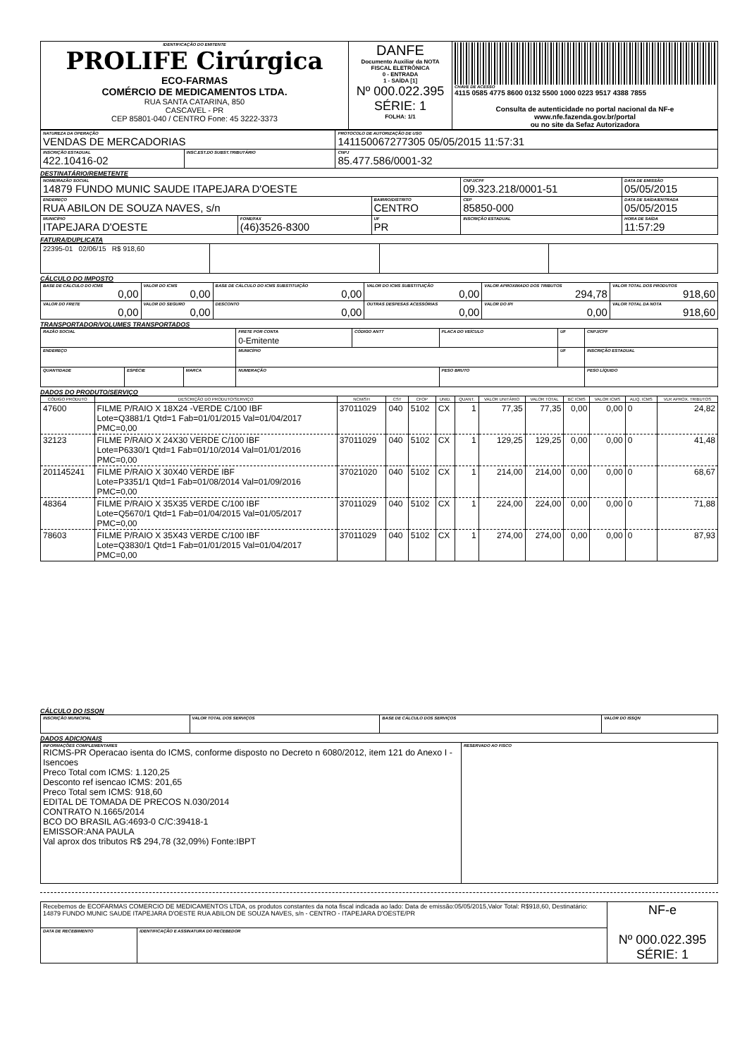| IDENTIFICAÇÃO DO EMITENTE PROLIFE Cirúrgica ECO-FARMAS COMÉRCIO DE MEDICAMENTOS LTDA. RUA SANTA CATARINA, 850 CASCAVEL - PR CEP 85801-040 / CENTRO Fone: 45 3222-3373 | DANFE Documento Auxiliar da NOTA FISCAL ELETRÔNICA 0 - ENTRADA 1 - SAÍDA [1] Nº 000.022.395 SÉRIE: 1 FOLHA: 1/1 | CHAVE DE ACESSO 4115 0585 4775 8600 0132 5500 1000 0223 9517 4388 7855 Consulta de autenticidade no portal nacional da NF-e www.nfe.fazenda.gov.br/portal ou no site da Sefaz Autorizadora |
| NATUREZA DA OPERAÇÃO VENDAS DE MERCADORIAS | | PROTOCOLO DE AUTORIZAÇÃO DE USO 141150067277305 05/05/2015 11:57:31 |
| INSCRIÇÃO ESTADUAL 422.10416-02 | INSC.EST.DO SUBST.TRIBUTÁRIO | CNPJ 85.477.586/0001-32 |
DESTINATÁRIO/REMETENTE
| NOME/RAZÃO SOCIAL 14879 FUNDO MUNIC SAUDE ITAPEJARA D'OESTE | | | CNPJ/CPF 09.323.218/0001-51 | | DATA DE EMISSÃO 05/05/2015 |
| ENDEREÇO RUA ABILON DE SOUZA NAVES, s/n | | BAIRRO/DISTRITO CENTRO | | CEP 85850-000 | DATA DE SAÍDA/ENTRADA 05/05/2015 |
| MUNICÍPIO ITAPEJARA D'OESTE | FONE/FAX (46)3526-8300 | UF PR | INSCRIÇÃO ESTADUAL | | HORA DE SAÍDA 11:57:29 |
FATURA/DUPLICATA
| 22395-01 02/06/15 R$ 918,60 | | | |
CÁLCULO DO IMPOSTO
| BASE DE CÁLCULO DO ICMS 0,00 | VALOR DO ICMS 0,00 | BASE DE CÁLCULO DO ICMS SUBSTITUIÇÃO 0,00 | VALOR DO ICMS SUBSTITUIÇÃO 0,00 | VALOR APROXIMADO DOS TRIBUTOS 294,78 | VALOR TOTAL DOS PRODUTOS 918,60 |
| VALOR DO FRETE 0,00 | VALOR DO SEGURO 0,00 | DESCONTO 0,00 | OUTRAS DESPESAS ACESSÓRIAS 0,00 | VALOR DO IPI 0,00 | VALOR TOTAL DA NOTA 918,60 |
TRANSPORTADOR/VOLUMES TRANSPORTADOS
| RAZÃO SOCIAL | | | FRETE POR CONTA 0-Emitente | CÓDIGO ANTT | PLACA DO VEÍCULO | UF | CNPJ/CPF |
| ENDEREÇO | | | MUNICÍPIO | | | UF | INSCRIÇÃO ESTADUAL |
| QUANTIDADE | ESPÉCIE | MARCA | NUMERAÇÃO | | PESO BRUTO | | PESO LÍQUIDO |
DADOS DO PRODUTO/SERVIÇO
| CÓDIGO PRODUTO | DESCRIÇÃO DO PRODUTO/SERVIÇO | NCM/SH | CST | CFOP | UNID. | QUANT. | VALOR UNITÁRIO | VALOR TOTAL | BC ICMS | VALOR ICMS | ALIQ. ICMS | VLR APROX. TRIBUTOS |
| --- | --- | --- | --- | --- | --- | --- | --- | --- | --- | --- | --- | --- |
| 47600 | FILME P/RAIO X 18X24 -VERDE C/100 IBF Lote=Q3881/1 Qtd=1 Fab=01/01/2015 Val=01/04/2017 PMC=0,00 | 37011029 | 040 | 5102 | CX | 1 | 77,35 | 77,35 | 0,00 | 0,00 | 0 | 24,82 |
| 32123 | FILME P/RAIO X 24X30 VERDE C/100 IBF Lote=P6330/1 Qtd=1 Fab=01/10/2014 Val=01/01/2016 PMC=0,00 | 37011029 | 040 | 5102 | CX | 1 | 129,25 | 129,25 | 0,00 | 0,00 | 0 | 41,48 |
| 201145241 | FILME P/RAIO X 30X40 VERDE IBF Lote=P3351/1 Qtd=1 Fab=01/08/2014 Val=01/09/2016 PMC=0,00 | 37021020 | 040 | 5102 | CX | 1 | 214,00 | 214,00 | 0,00 | 0,00 | 0 | 68,67 |
| 48364 | FILME P/RAIO X 35X35 VERDE C/100 IBF Lote=Q5670/1 Qtd=1 Fab=01/04/2015 Val=01/05/2017 PMC=0,00 | 37011029 | 040 | 5102 | CX | 1 | 224,00 | 224,00 | 0,00 | 0,00 | 0 | 71,88 |
| 78603 | FILME P/RAIO X 35X43 VERDE C/100 IBF Lote=Q3830/1 Qtd=1 Fab=01/01/2015 Val=01/04/2017 PMC=0,00 | 37011029 | 040 | 5102 | CX | 1 | 274,00 | 274,00 | 0,00 | 0,00 | 0 | 87,93 |
CÁLCULO DO ISSQN
| INSCRIÇÃO MUNICIPAL | VALOR TOTAL DOS SERVIÇOS | BASE DE CÁLCULO DOS SERVIÇOS | VALOR DO ISSQN |
DADOS ADICIONAIS
| INFORMAÇÕES COMPLEMENTARES RICMS-PR Operacao isenta do ICMS, conforme disposto no Decreto n 6080/2012, item 121 do Anexo I - Isencoes Preco Total com ICMS: 1.120,25 Desconto ref isencao ICMS: 201,65 Preco Total sem ICMS: 918,60 EDITAL DE TOMADA DE PRECOS N.030/2014 CONTRATO N.1665/2014 BCO DO BRASIL AG:4693-0 C/C:39418-1 EMISSOR:ANA PAULA Val aprox dos tributos R$ 294,78 (32,09%) Fonte:IBPT | RESERVADO AO FISCO |
| Recebemos de ECOFARMAS COMERCIO DE MEDICAMENTOS LTDA, os produtos constantes da nota fiscal indicada ao lado: Data de emissão:05/05/2015,Valor Total: R$918,60, Destinatário: 14879 FUNDO MUNIC SAUDE ITAPEJARA D'OESTE RUA ABILON DE SOUZA NAVES, s/n - CENTRO - ITAPEJARA D'OESTE/PR | | NF-e Nº 000.022.395 SÉRIE: 1 |
| DATA DE RECEBIMENTO | IDENTIFICAÇÃO E ASSINATURA DO RECEBEDOR | |